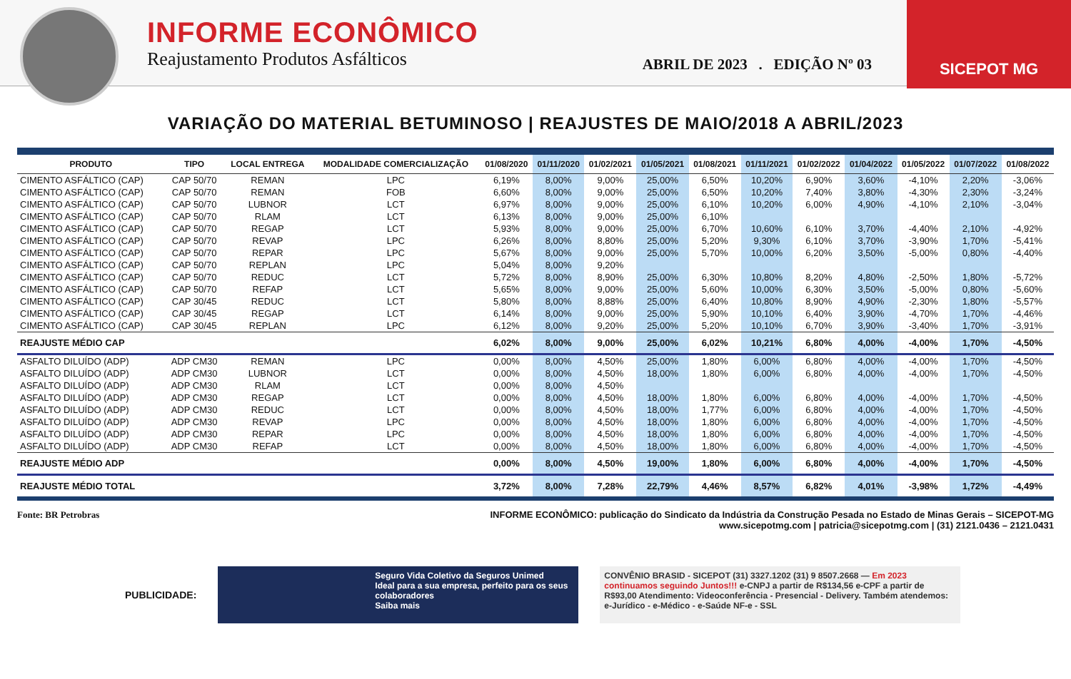INFORME ECONÔMICO
Reajustamento Produtos Asfálticos
ABRIL DE 2023 . EDIÇÃO Nº 03
SICEPOT MG
VARIAÇÃO DO MATERIAL BETUMINOSO | REAJUSTES DE MAIO/2018 A ABRIL/2023
| PRODUTO | TIPO | LOCAL ENTREGA | MODALIDADE COMERCIALIZAÇÃO | 01/08/2020 | 01/11/2020 | 01/02/2021 | 01/05/2021 | 01/08/2021 | 01/11/2021 | 01/02/2022 | 01/04/2022 | 01/05/2022 | 01/07/2022 | 01/08/2022 |
| --- | --- | --- | --- | --- | --- | --- | --- | --- | --- | --- | --- | --- | --- | --- |
| CIMENTO ASFÁLTICO (CAP) | CAP 50/70 | REMAN | LPC | 6,19% | 8,00% | 9,00% | 25,00% | 6,50% | 10,20% | 6,90% | 3,60% | -4,10% | 2,20% | -3,06% |
| CIMENTO ASFÁLTICO (CAP) | CAP 50/70 | REMAN | FOB | 6,60% | 8,00% | 9,00% | 25,00% | 6,50% | 10,20% | 7,40% | 3,80% | -4,30% | 2,30% | -3,24% |
| CIMENTO ASFÁLTICO (CAP) | CAP 50/70 | LUBNOR | LCT | 6,97% | 8,00% | 9,00% | 25,00% | 6,10% | 10,20% | 6,00% | 4,90% | -4,10% | 2,10% | -3,04% |
| CIMENTO ASFÁLTICO (CAP) | CAP 50/70 | RLAM | LCT | 6,13% | 8,00% | 9,00% | 25,00% | 6,10% | | | | | | |
| CIMENTO ASFÁLTICO (CAP) | CAP 50/70 | REGAP | LCT | 5,93% | 8,00% | 9,00% | 25,00% | 6,70% | 10,60% | 6,10% | 3,70% | -4,40% | 2,10% | -4,92% |
| CIMENTO ASFÁLTICO (CAP) | CAP 50/70 | REVAP | LPC | 6,26% | 8,00% | 8,80% | 25,00% | 5,20% | 9,30% | 6,10% | 3,70% | -3,90% | 1,70% | -5,41% |
| CIMENTO ASFÁLTICO (CAP) | CAP 50/70 | REPAR | LPC | 5,67% | 8,00% | 9,00% | 25,00% | 5,70% | 10,00% | 6,20% | 3,50% | -5,00% | 0,80% | -4,40% |
| CIMENTO ASFÁLTICO (CAP) | CAP 50/70 | REPLAN | LPC | 5,04% | 8,00% | 9,20% | | | | | | | | |
| CIMENTO ASFÁLTICO (CAP) | CAP 50/70 | REDUC | LCT | 5,72% | 8,00% | 8,90% | 25,00% | 6,30% | 10,80% | 8,20% | 4,80% | -2,50% | 1,80% | -5,72% |
| CIMENTO ASFÁLTICO (CAP) | CAP 50/70 | REFAP | LCT | 5,65% | 8,00% | 9,00% | 25,00% | 5,60% | 10,00% | 6,30% | 3,50% | -5,00% | 0,80% | -5,60% |
| CIMENTO ASFÁLTICO (CAP) | CAP 30/45 | REDUC | LCT | 5,80% | 8,00% | 8,88% | 25,00% | 6,40% | 10,80% | 8,90% | 4,90% | -2,30% | 1,80% | -5,57% |
| CIMENTO ASFÁLTICO (CAP) | CAP 30/45 | REGAP | LCT | 6,14% | 8,00% | 9,00% | 25,00% | 5,90% | 10,10% | 6,40% | 3,90% | -4,70% | 1,70% | -4,46% |
| CIMENTO ASFÁLTICO (CAP) | CAP 30/45 | REPLAN | LPC | 6,12% | 8,00% | 9,20% | 25,00% | 5,20% | 10,10% | 6,70% | 3,90% | -3,40% | 1,70% | -3,91% |
| REAJUSTE MÉDIO CAP | | | | 6,02% | 8,00% | 9,00% | 25,00% | 6,02% | 10,21% | 6,80% | 4,00% | -4,00% | 1,70% | -4,50% |
| ASFALTO DILUÍDO (ADP) | ADP CM30 | REMAN | LPC | 0,00% | 8,00% | 4,50% | 25,00% | 1,80% | 6,00% | 6,80% | 4,00% | -4,00% | 1,70% | -4,50% |
| ASFALTO DILUÍDO (ADP) | ADP CM30 | LUBNOR | LCT | 0,00% | 8,00% | 4,50% | 18,00% | 1,80% | 6,00% | 6,80% | 4,00% | -4,00% | 1,70% | -4,50% |
| ASFALTO DILUÍDO (ADP) | ADP CM30 | RLAM | LCT | 0,00% | 8,00% | 4,50% | | | | | | | | |
| ASFALTO DILUÍDO (ADP) | ADP CM30 | REGAP | LCT | 0,00% | 8,00% | 4,50% | 18,00% | 1,80% | 6,00% | 6,80% | 4,00% | -4,00% | 1,70% | -4,50% |
| ASFALTO DILUÍDO (ADP) | ADP CM30 | REDUC | LCT | 0,00% | 8,00% | 4,50% | 18,00% | 1,77% | 6,00% | 6,80% | 4,00% | -4,00% | 1,70% | -4,50% |
| ASFALTO DILUÍDO (ADP) | ADP CM30 | REVAP | LPC | 0,00% | 8,00% | 4,50% | 18,00% | 1,80% | 6,00% | 6,80% | 4,00% | -4,00% | 1,70% | -4,50% |
| ASFALTO DILUÍDO (ADP) | ADP CM30 | REPAR | LPC | 0,00% | 8,00% | 4,50% | 18,00% | 1,80% | 6,00% | 6,80% | 4,00% | -4,00% | 1,70% | -4,50% |
| ASFALTO DILUÍDO (ADP) | ADP CM30 | REFAP | LCT | 0,00% | 8,00% | 4,50% | 18,00% | 1,80% | 6,00% | 6,80% | 4,00% | -4,00% | 1,70% | -4,50% |
| REAJUSTE MÉDIO ADP | | | | 0,00% | 8,00% | 4,50% | 19,00% | 1,80% | 6,00% | 6,80% | 4,00% | -4,00% | 1,70% | -4,50% |
| REAJUSTE MÉDIO TOTAL | | | | 3,72% | 8,00% | 7,28% | 22,79% | 4,46% | 8,57% | 6,82% | 4,01% | -3,98% | 1,72% | -4,49% |
Fonte: BR Petrobras INFORME ECONÔMICO: publicação do Sindicato da Indústria da Construção Pesada no Estado de Minas Gerais – SICEPOT-MG
www.sicepotmg.com | patricia@sicepotmg.com | (31) 2121.0436 – 2121.0431
PUBLICIDADE:
Seguro Vida Coletivo da Seguros Unimed
Ideal para a sua empresa, perfeito para os seus colaboradores
Saiba mais
CONVÊNIO BRASID - SICEPOT (31) 3327.1202 (31) 9 8507.2668 — Em 2023 continuamos seguindo Juntos!!! e-CNPJ a partir de R$134,56 e-CPF a partir de R$93,00 Atendimento: Videoconferência - Presencial - Delivery. Também atendemos: e-Jurídico - e-Médico - e-Saúde NF-e - SSL